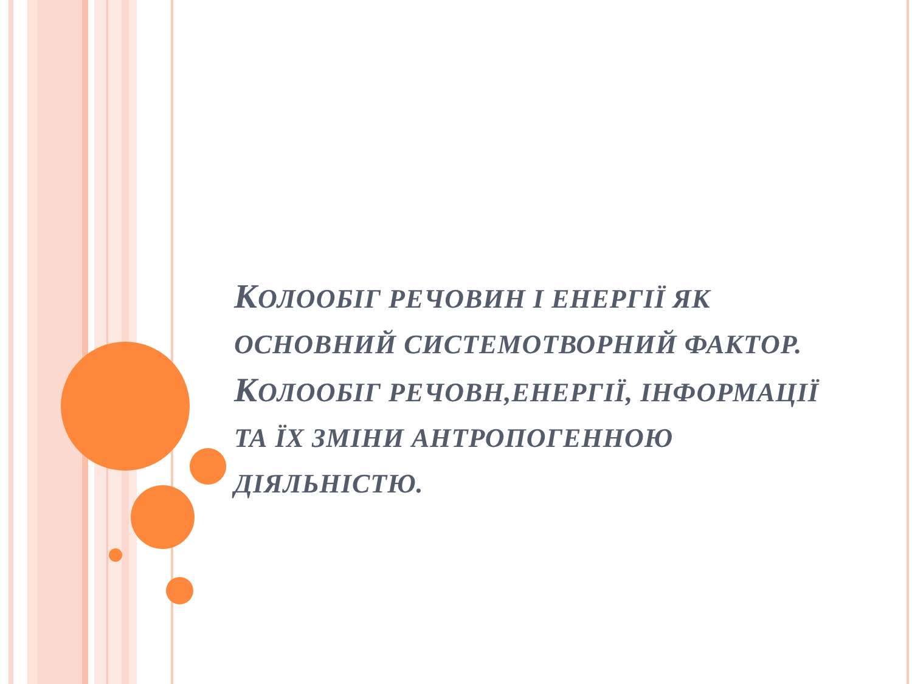КОЛООБІГ РЕЧОВИН І ЕНЕРГІЇ ЯК ОСНОВНИЙ СИСТЕМОТВОРНИЙ ФАКТОР. КОЛООБІГ РЕЧОВН,ЕНЕРГІЇ, ІНФОРМАЦІЇ ТА ЇХ ЗМІНИ АНТРОПОГЕННОЮ ДІЯЛЬНІСТЮ.